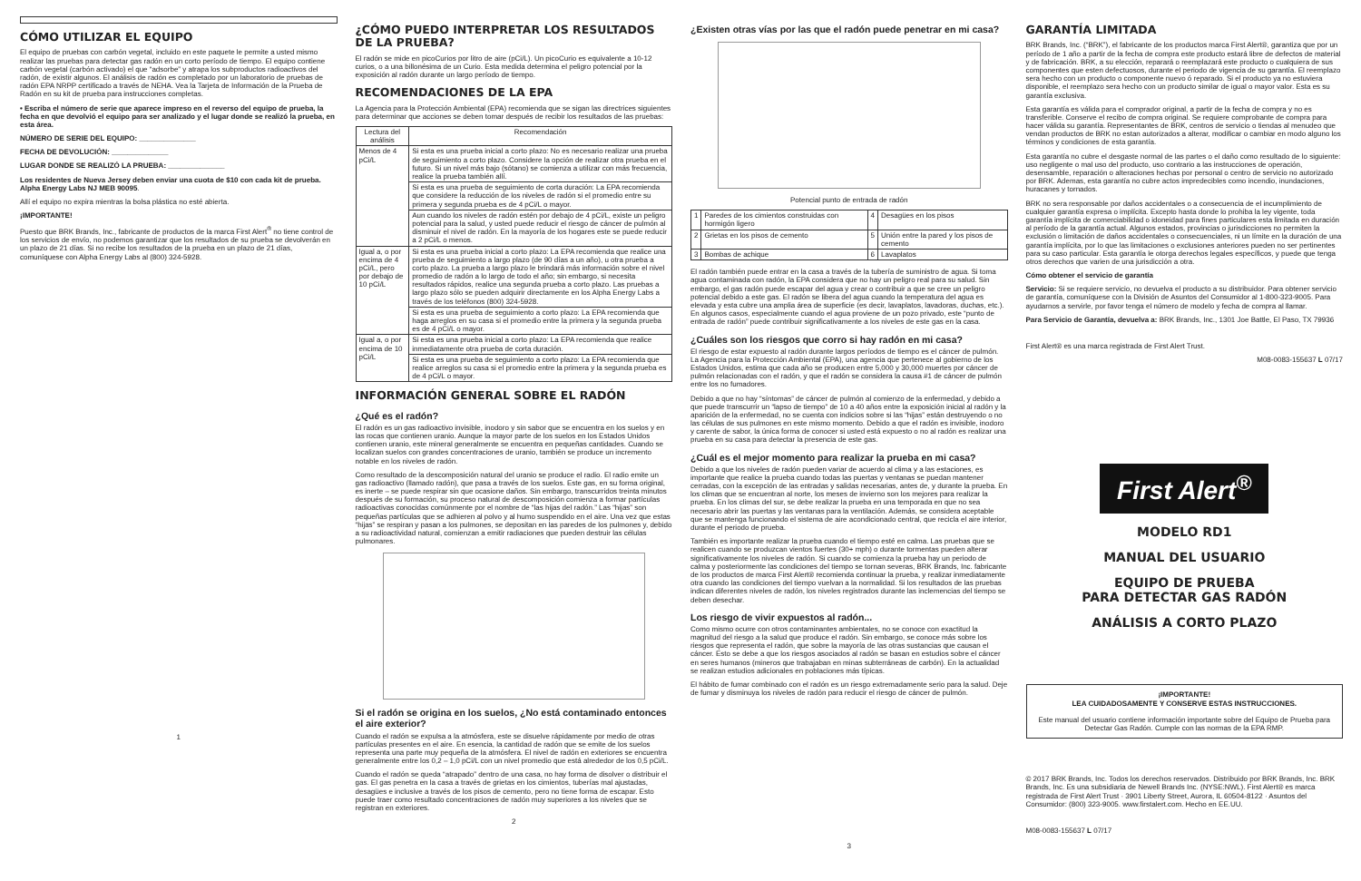CÓMO UTILIZAR EL EQUIPO
El equipo de pruebas con carbón vegetal, incluido en este paquete le permite a usted mismo realizar las pruebas para detectar gas radón en un corto período de tiempo. El equipo contiene carbón vegetal (carbón activado) el que “adsorbe” y atrapa los subproductos radioactivos del radón, de existir algunos. El análisis de radón es completado por un laboratorio de pruebas de radón EPA NRPP certificado a través de NEHA. Vea la Tarjeta de Información de la Prueba de Radón en su kit de prueba para instrucciones completas.
• Escriba el número de serie que aparece impreso en el reverso del equipo de prueba, la fecha en que devolvió el equipo para ser analizado y el lugar donde se realizó la prueba, en esta área.
NÚMERO DE SERIE DEL EQUIPO: ______________
FECHA DE DEVOLUCIÓN: ______________
LUGAR DONDE SE REALIZÓ LA PRUEBA: ______________
Los residentes de Nueva Jersey deben enviar una cuota de $10 con cada kit de prueba. Alpha Energy Labs NJ MEB 90095.
Allí el equipo no expira mientras la bolsa plástica no esté abierta.
¡IMPORTANTE!
Puesto que BRK Brands, Inc., fabricante de productos de la marca First Alert<sup>®</sup> no tiene control de los servicios de envío, no podemos garantizar que los resultados de su prueba se devolverán en un plazo de 21 días. Si no recibe los resultados de la prueba en un plazo de 21 días, comuníquese con Alpha Energy Labs al (800) 324-5928.
1
¿CÓMO PUEDO INTERPRETAR LOS RESULTADOS DE LA PRUEBA?
El radón se mide en picoCurios por litro de aire (pCi/L). Un picoCurio es equivalente a 10-12 curios, o a una billonésima de un Curio. Esta medida determina el peligro potencial por la exposición al radón durante un largo período de tiempo.
RECOMENDACIONES DE LA EPA
La Agencia para la Protección Ambiental (EPA) recomienda que se sigan las directrices siguientes para determinar que acciones se deben tomar después de recibir los resultados de las pruebas:
| Lectura del análisis | Recomendación |
| --- | --- |
| Menos de 4 pCi/L | Si esta es una prueba inicial a corto plazo: No es necesario realizar una prueba de seguimiento a corto plazo. Considere la opción de realizar otra prueba en el futuro. Si un nivel más bajo (sótano) se comienza a utilizar con más frecuencia, realice la prueba también allí. |
| | Si esta es una prueba de seguimiento de corta duración: La EPA recomienda que considere la reducción de los niveles de radón si el promedio entre su primera y segunda prueba es de 4 pCi/L o mayor. |
| | Aun cuando los niveles de radón estén por debajo de 4 pCi/L, existe un peligro potencial para la salud, y usted puede reducir el riesgo de cáncer de pulmón al disminuir el nivel de radón. En la mayoría de los hogares este se puede reducir a 2 pCi/L o menos. |
| Igual a, o por encima de 4 pCi/L, pero por debajo de 10 pCi/L | Si esta es una prueba inicial a corto plazo: La EPA recomienda que realice una prueba de seguimiento a largo plazo (de 90 días a un año), u otra prueba a corto plazo. La prueba a largo plazo le brindará más información sobre el nivel promedio de radón a lo largo de todo el año; sin embargo, si necesita resultados rápidos, realice una segunda prueba a corto plazo. Las pruebas a largo plazo sólo se pueden adquirir directamente en los Alpha Energy Labs a través de los teléfonos (800) 324-5928. |
| | Si esta es una prueba de seguimiento a corto plazo: La EPA recomienda que haga arreglos en su casa si el promedio entre la primera y la segunda prueba es de 4 pCi/L o mayor. |
| Igual a, o por encima de 10 pCi/L | Si esta es una prueba inicial a corto plazo: La EPA recomienda que realice inmediatamente otra prueba de corta duración. |
| | Si esta es una prueba de seguimiento a corto plazo: La EPA recomienda que realice arreglos su casa si el promedio entre la primera y la segunda prueba es de 4 pCi/L o mayor. |
INFORMACIÓN GENERAL SOBRE EL RADÓN
¿Qué es el radón?
El radón es un gas radioactivo invisible, inodoro y sin sabor que se encuentra en los suelos y en las rocas que contienen uranio. Aunque la mayor parte de los suelos en los Estados Unidos contienen uranio, este mineral generalmente se encuentra en pequeñas cantidades. Cuando se localizan suelos con grandes concentraciones de uranio, también se produce un incremento notable en los niveles de radón.
Como resultado de la descomposición natural del uranio se produce el radio. El radio emite un gas radioactivo (llamado radón), que pasa a través de los suelos. Este gas, en su forma original, es inerte – se puede respirar sin que ocasione daños. Sin embargo, transcurridos treinta minutos después de su formación, su proceso natural de descomposición comienza a formar partículas radioactivas conocidas comúnmente por el nombre de “las hijas del radón.” Las “hijas” son pequeñas partículas que se adhieren al polvo y al humo suspendido en el aire. Una vez que estas “hijas” se respiran y pasan a los pulmones, se depositan en las paredes de los pulmones y, debido a su radioactividad natural, comienzan a emitir radiaciones que pueden destruir las células pulmonares.
Si el radón se origina en los suelos, ¿No está contaminado entonces el aire exterior?
Cuando el radón se expulsa a la atmósfera, este se disuelve rápidamente por medio de otras partículas presentes en el aire. En esencia, la cantidad de radón que se emite de los suelos representa una parte muy pequeña de la atmósfera. El nivel de radón en exteriores se encuentra generalmente entre los 0,2 – 1,0 pCi/L con un nivel promedio que está alrededor de los 0,5 pCi/L.
Cuando el radón se queda “atrapado” dentro de una casa, no hay forma de disolver o distribuir el gas. El gas penetra en la casa a través de grietas en los cimientos, tuberías mal ajustadas, desagües e inclusive a través de los pisos de cemento, pero no tiene forma de escapar. Esto puede traer como resultado concentraciones de radón muy superiores a los niveles que se registran en exteriores.
2
¿Existen otras vías por las que el radón puede penetrar en mi casa?
Potencial punto de entrada de radón
| 1 | Paredes de los cimientos construidas con hormigón ligero | 4 | Desagües en los pisos |
| 2 | Grietas en los pisos de cemento | 5 | Unión entre la pared y los pisos de cemento |
| 3 | Bombas de achique | 6 | Lavaplatos |
El radón también puede entrar en la casa a través de la tubería de suministro de agua. Si toma agua contaminada con radón, la EPA considera que no hay un peligro real para su salud. Sin embargo, el gas radón puede escapar del agua y crear o contribuir a que se cree un peligro potencial debido a este gas. El radón se libera del agua cuando la temperatura del agua es elevada y esta cubre una amplia área de superficie (es decir, lavaplatos, lavadoras, duchas, etc.). En algunos casos, especialmente cuando el agua proviene de un pozo privado, este “punto de entrada de radón” puede contribuir significativamente a los niveles de este gas en la casa.
¿Cuáles son los riesgos que corro si hay radón en mi casa?
El riesgo de estar expuesto al radón durante largos períodos de tiempo es el cáncer de pulmón. La Agencia para la Protección Ambiental (EPA), una agencia que pertenece al gobierno de los Estados Unidos, estima que cada año se producen entre 5,000 y 30,000 muertes por cáncer de pulmón relacionadas con el radón, y que el radón se considera la causa #1 de cáncer de pulmón entre los no fumadores.
Debido a que no hay “síntomas” de cáncer de pulmón al comienzo de la enfermedad, y debido a que puede transcurrir un “lapso de tiempo” de 10 a 40 años entre la exposición inicial al radón y la aparición de la enfermedad, no se cuenta con indicios sobre si las “hijas” están destruyendo o no las células de sus pulmones en este mismo momento. Debido a que el radón es invisible, inodoro y carente de sabor, la única forma de conocer si usted está expuesto o no al radón es realizar una prueba en su casa para detectar la presencia de este gas.
¿Cuál es el mejor momento para realizar la prueba en mi casa?
Debido a que los niveles de radón pueden variar de acuerdo al clima y a las estaciones, es importante que realice la prueba cuando todas las puertas y ventanas se puedan mantener cerradas, con la excepción de las entradas y salidas necesarias, antes de, y durante la prueba. En los climas que se encuentran al norte, los meses de invierno son los mejores para realizar la prueba. En los climas del sur, se debe realizar la prueba en una temporada en que no sea necesario abrir las puertas y las ventanas para la ventilación. Además, se considera aceptable que se mantenga funcionando el sistema de aire acondicionado central, que recicla el aire interior, durante el periodo de prueba.
También es importante realizar la prueba cuando el tiempo esté en calma. Las pruebas que se realicen cuando se produzcan vientos fuertes (30+ mph) o durante tormentas pueden alterar significativamente los niveles de radón. Si cuando se comienza la prueba hay un periodo de calma y posteriormente las condiciones del tiempo se tornan severas, BRK Brands, Inc. fabricante de los productos de marca First Alert® recomienda continuar la prueba, y realizar inmediatamente otra cuando las condiciones del tiempo vuelvan a la normalidad. Si los resultados de las pruebas indican diferentes niveles de radón, los niveles registrados durante las inclemencias del tiempo se deben desechar.
Los riesgo de vivir expuestos al radón...
Como mismo ocurre con otros contaminantes ambientales, no se conoce con exactitud la magnitud del riesgo a la salud que produce el radón. Sin embargo, se conoce más sobre los riesgos que representa el radón, que sobre la mayoría de las otras sustancias que causan el cáncer. Esto se debe a que los riesgos asociados al radón se basan en estudios sobre el cáncer en seres humanos (mineros que trabajaban en minas subterráneas de carbón). En la actualidad se realizan estudios adicionales en poblaciones más típicas.
El hábito de fumar combinado con el radón es un riesgo extremadamente serio para la salud. Deje de fumar y disminuya los niveles de radón para reducir el riesgo de cáncer de pulmón.
3
GARANTÍA LIMITADA
BRK Brands, Inc. (“BRK”), el fabricante de los productos marca First Alert®, garantiza que por un período de 1 año a partir de la fecha de compra este producto estará libre de defectos de material y de fabricación. BRK, a su elección, reparará o reemplazará este producto o cualquiera de sus componentes que esten defectuosos, durante el periodo de vigencia de su garantía. El reemplazo sera hecho con un producto o componente nuevo ó reparado. Si el producto ya no estuviera disponible, el reemplazo sera hecho con un producto similar de igual o mayor valor. Esta es su garantía exclusiva.
Esta garantía es válida para el comprador original, a partir de la fecha de compra y no es transferible. Conserve el recibo de compra original. Se requiere comprobante de compra para hacer válida su garantía. Representantes de BRK, centros de servicio o tiendas al menudeo que vendan productos de BRK no estan autorizados a alterar, modificar o cambiar en modo alguno los términos y condiciones de esta garantía.
Esta garantía no cubre el desgaste normal de las partes o el daño como resultado de lo siguiente: uso negligente o mal uso del producto, uso contrario a las instrucciones de operación, desensamble, reparación o alteraciones hechas por personal o centro de servicio no autorizado por BRK. Ademas, esta garantía no cubre actos impredecibles como incendio, inundaciones, huracanes y tornados.
BRK no sera responsable por daños accidentales o a consecuencia de el incumplimiento de cualquier garantía expresa o implícita. Excepto hasta donde lo prohiba la ley vigente, toda garantía implícita de comerciabilidad o idoneidad para fines particulares esta limitada en duración al período de la garantía actual. Algunos estados, provincias o jurisdicciones no permiten la exclusión o limitación de daños accidentales o consecuenciales, ni un límite en la duración de una garantía implícita, por lo que las limitaciones o exclusiones anteriores pueden no ser pertinentes para su caso particular. Esta garantía le otorga derechos legales específicos, y puede que tenga otros derechos que varien de una jurisdicción a otra.
Cómo obtener el servicio de garantía
Servicio: Si se requiere servicio, no devuelva el producto a su distribuidor. Para obtener servicio de garantía, comuníquese con la División de Asuntos del Consumidor al 1-800-323-9005. Para ayudarnos a servirle, por favor tenga el número de modelo y fecha de compra al llamar.
Para Servicio de Garantía, devuelva a: BRK Brands, Inc., 1301 Joe Battle, El Paso, TX 79936
First Alert® es una marca registrada de First Alert Trust.
M08-0083-155637 L 07/17
First Alert<sup>®</sup>
MODELO RD1
MANUAL DEL USUARIO
EQUIPO DE PRUEBA
PARA DETECTAR GAS RADÓN
ANÁLISIS A CORTO PLAZO
¡IMPORTANTE!
LEA CUIDADOSAMENTE Y CONSERVE ESTAS INSTRUCCIONES.
Este manual del usuario contiene información importante sobre del Equipo de Prueba para Detectar Gas Radón. Cumple con las normas de la EPA RMP.
© 2017 BRK Brands, Inc. Todos los derechos reservados. Distribuido por BRK Brands, Inc. BRK Brands, Inc. Es una subsidiaria de Newell Brands Inc. (NYSE:NWL). First Alert® es marca registrada de First Alert Trust · 3901 Liberty Street, Aurora, IL 60504-8122 · Asuntos del Consumidor: (800) 323-9005. www.firstalert.com. Hecho en EE.UU.
M08-0083-155637 L 07/17